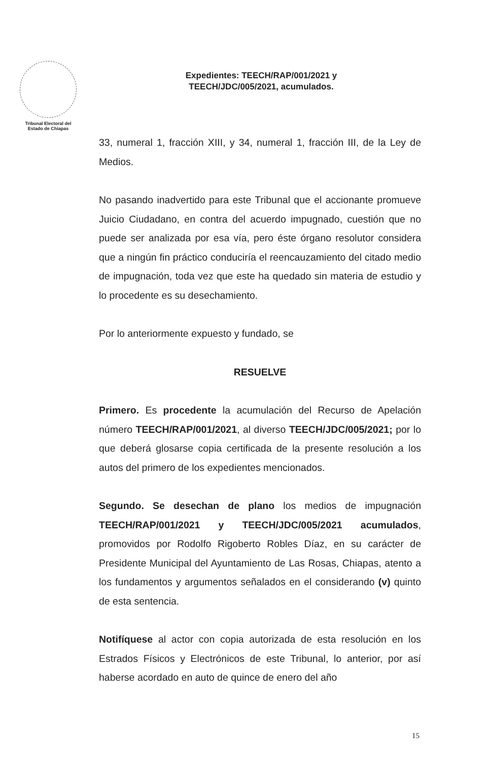Tribunal Electoral del
Estado de Chiapas
Expedientes: TEECH/RAP/001/2021 y
TEECH/JDC/005/2021, acumulados.
33, numeral 1, fracción XIII, y 34, numeral 1, fracción III, de la Ley de Medios.
No pasando inadvertido para este Tribunal que el accionante promueve Juicio Ciudadano, en contra del acuerdo impugnado, cuestión que no puede ser analizada por esa vía, pero éste órgano resolutor considera que a ningún fin práctico conduciría el reencauzamiento del citado medio de impugnación, toda vez que este ha quedado sin materia de estudio y lo procedente es su desechamiento.
Por lo anteriormente expuesto y fundado, se
RESUELVE
Primero. Es procedente la acumulación del Recurso de Apelación número TEECH/RAP/001/2021, al diverso TEECH/JDC/005/2021; por lo que deberá glosarse copia certificada de la presente resolución a los autos del primero de los expedientes mencionados.
Segundo. Se desechan de plano los medios de impugnación TEECH/RAP/001/2021 y TEECH/JDC/005/2021 acumulados, promovidos por Rodolfo Rigoberto Robles Díaz, en su carácter de Presidente Municipal del Ayuntamiento de Las Rosas, Chiapas, atento a los fundamentos y argumentos señalados en el considerando (v) quinto de esta sentencia.
Notifíquese al actor con copia autorizada de esta resolución en los Estrados Físicos y Electrónicos de este Tribunal, lo anterior, por así haberse acordado en auto de quince de enero del año
15